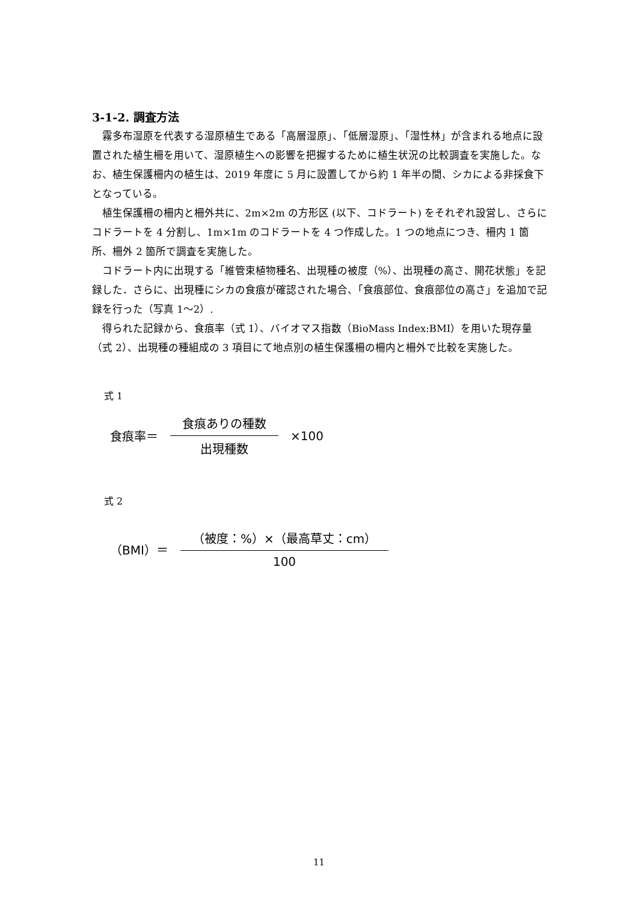3-1-2. 調査方法
霧多布湿原を代表する湿原植生である「高層湿原」、「低層湿原」、「湿性林」が含まれる地点に設置された植生柵を用いて、湿原植生への影響を把握するために植生状況の比較調査を実施した。なお、植生保護柵内の植生は、2019 年度に 5 月に設置してから約 1 年半の間、シカによる非採食下となっている。
植生保護柵の柵内と柵外共に、2m×2m の方形区 (以下、コドラート) をそれぞれ設営し、さらにコドラートを 4 分割し、1m×1m のコドラートを 4 つ作成した。1 つの地点につき、柵内 1 箇所、柵外 2 箇所で調査を実施した。
コドラート内に出現する「維管束植物種名、出現種の被度（%）、出現種の高さ、開花状態」を記録した．さらに、出現種にシカの食痕が確認された場合、「食痕部位、食痕部位の高さ」を追加で記録を行った（写真 1～2）.
得られた記録から、食痕率（式 1）、バイオマス指数（BioMass Index:BMI）を用いた現存量（式 2）、出現種の種組成の 3 項目にて地点別の植生保護柵の柵内と柵外で比較を実施した。
式 1
食痕率＝ 食痕ありの種数 出現種数 ×100
式 2
（BMI）＝ （被度：%）×（最高草丈：cm） 100
11